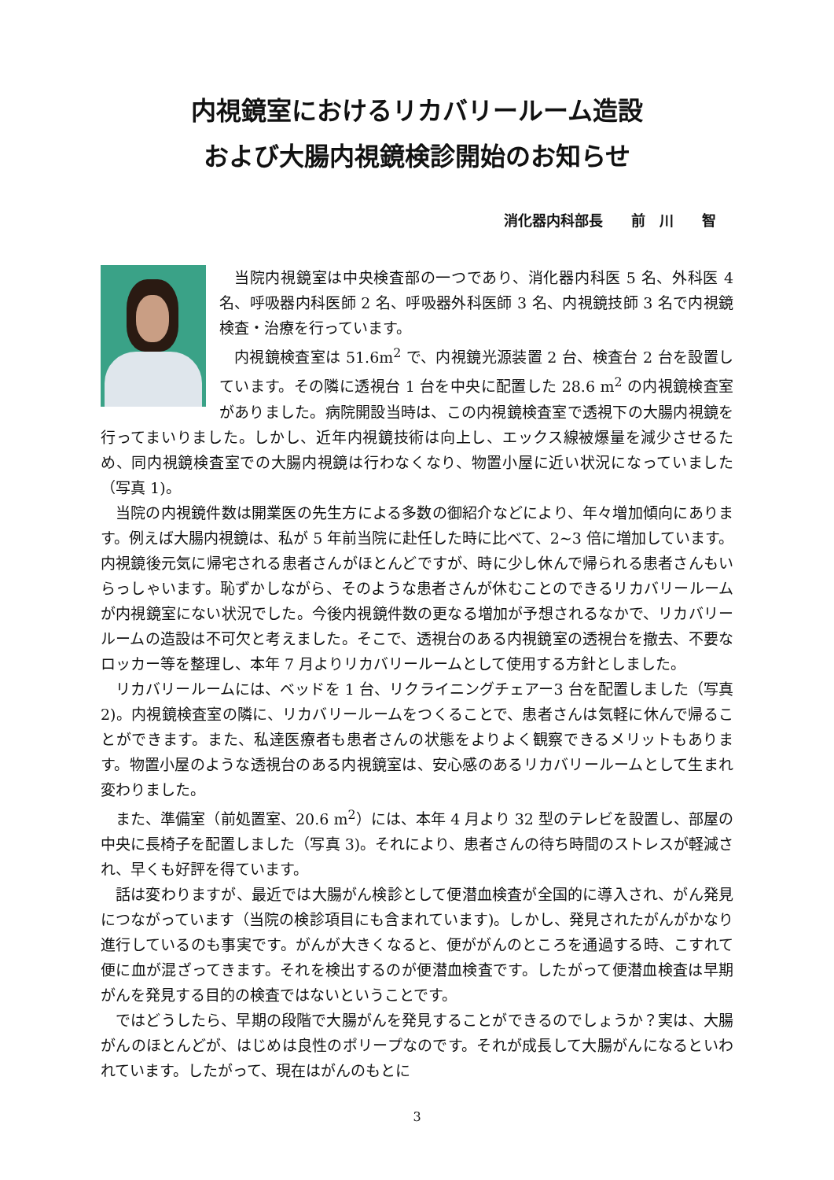内視鏡室におけるリカバリールーム造設
および大腸内視鏡検診開始のお知らせ
消化器内科部長　　前　川　　智
当院内視鏡室は中央検査部の一つであり、消化器内科医 5 名、外科医 4 名、呼吸器内科医師 2 名、呼吸器外科医師 3 名、内視鏡技師 3 名で内視鏡検査・治療を行っています。
内視鏡検査室は 51.6m<sup>2</sup> で、内視鏡光源装置 2 台、検査台 2 台を設置しています。その隣に透視台 1 台を中央に配置した 28.6 m<sup>2</sup> の内視鏡検査室がありました。病院開設当時は、この内視鏡検査室で透視下の大腸内視鏡を行ってまいりました。しかし、近年内視鏡技術は向上し、エックス線被爆量を減少させるため、同内視鏡検査室での大腸内視鏡は行わなくなり、物置小屋に近い状況になっていました（写真 1)。
当院の内視鏡件数は開業医の先生方による多数の御紹介などにより、年々増加傾向にあります。例えば大腸内視鏡は、私が 5 年前当院に赴任した時に比べて、2~3 倍に増加しています。内視鏡後元気に帰宅される患者さんがほとんどですが、時に少し休んで帰られる患者さんもいらっしゃいます。恥ずかしながら、そのような患者さんが休むことのできるリカバリールームが内視鏡室にない状況でした。今後内視鏡件数の更なる増加が予想されるなかで、リカバリールームの造設は不可欠と考えました。そこで、透視台のある内視鏡室の透視台を撤去、不要なロッカー等を整理し、本年 7 月よりリカバリールームとして使用する方針としました。
リカバリールームには、ベッドを 1 台、リクライニングチェアー3 台を配置しました（写真 2)。内視鏡検査室の隣に、リカバリールームをつくることで、患者さんは気軽に休んで帰ることができます。また、私達医療者も患者さんの状態をよりよく観察できるメリットもあります。物置小屋のような透視台のある内視鏡室は、安心感のあるリカバリールームとして生まれ変わりました。
また、準備室（前処置室、20.6 m<sup>2</sup>）には、本年 4 月より 32 型のテレビを設置し、部屋の中央に長椅子を配置しました（写真 3)。それにより、患者さんの待ち時間のストレスが軽減され、早くも好評を得ています。
話は変わりますが、最近では大腸がん検診として便潜血検査が全国的に導入され、がん発見につながっています（当院の検診項目にも含まれています)。しかし、発見されたがんがかなり進行しているのも事実です。がんが大きくなると、便ががんのところを通過する時、こすれて便に血が混ざってきます。それを検出するのが便潜血検査です。したがって便潜血検査は早期がんを発見する目的の検査ではないということです。
ではどうしたら、早期の段階で大腸がんを発見することができるのでしょうか？実は、大腸がんのほとんどが、はじめは良性のポリープなのです。それが成長して大腸がんになるといわれています。したがって、現在はがんのもとに
3